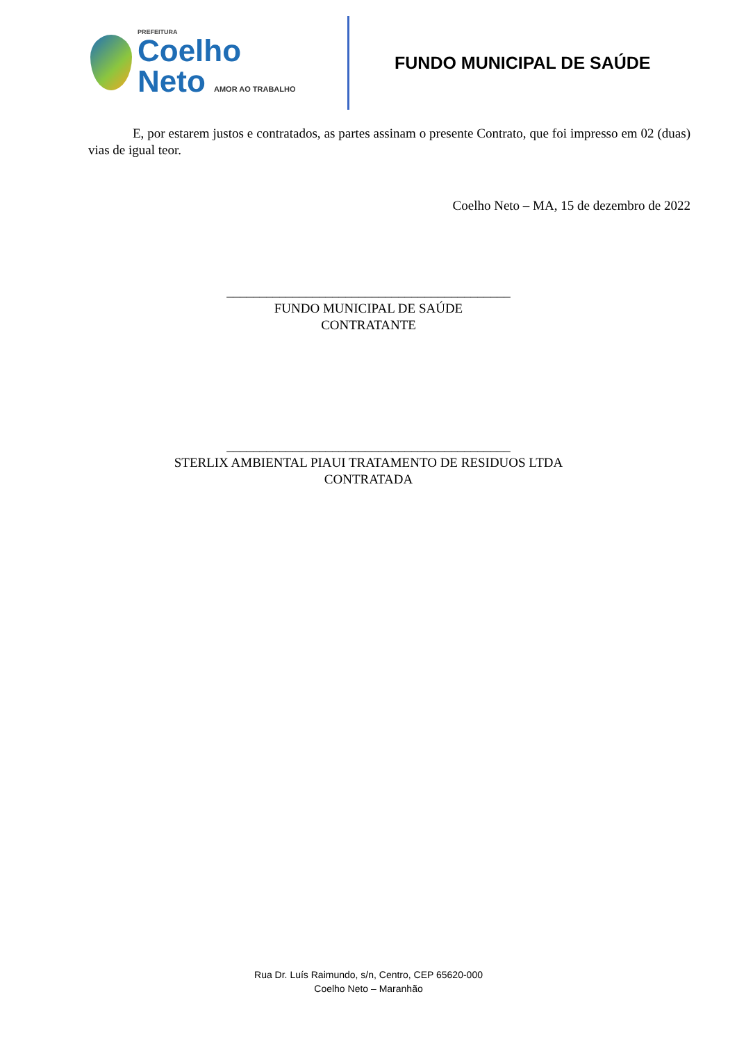PREFEITURA
Coelho
Neto AMOR AO TRABALHO
FUNDO MUNICIPAL DE SAÚDE
E, por estarem justos e contratados, as partes assinam o presente Contrato, que foi impresso em 02 (duas) vias de igual teor.
Coelho Neto – MA, 15 de dezembro de 2022
___________________________________________
FUNDO MUNICIPAL DE SAÚDE
CONTRATANTE
___________________________________________
STERLIX AMBIENTAL PIAUI TRATAMENTO DE RESIDUOS LTDA
CONTRATADA
Rua Dr. Luís Raimundo, s/n, Centro, CEP 65620-000
Coelho Neto – Maranhão